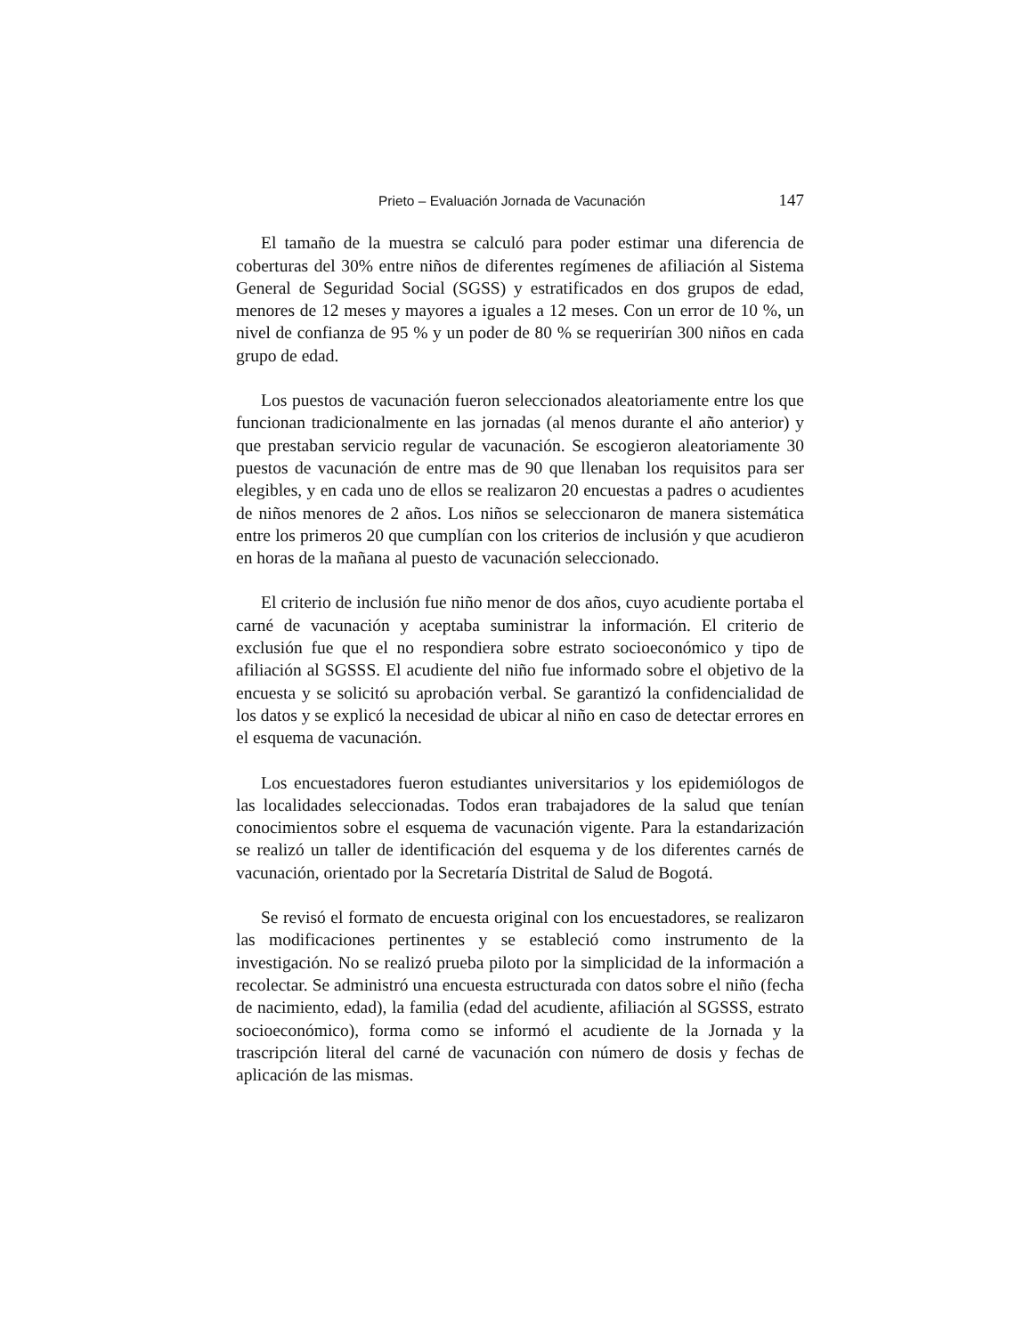Prieto – Evaluación Jornada de Vacunación 147
El tamaño de la muestra se calculó para poder estimar una diferencia de coberturas del 30% entre niños de diferentes regímenes de afiliación al Sistema General de Seguridad Social (SGSS) y estratificados en dos grupos de edad, menores de 12 meses y mayores a iguales a 12 meses. Con un error de 10 %, un nivel de confianza de 95 % y un poder de 80 % se requerirían 300 niños en cada grupo de edad.
Los puestos de vacunación fueron seleccionados aleatoriamente entre los que funcionan tradicionalmente en las jornadas (al menos durante el año anterior) y que prestaban servicio regular de vacunación. Se escogieron aleatoriamente 30 puestos de vacunación de entre mas de 90 que llenaban los requisitos para ser elegibles, y en cada uno de ellos se realizaron 20 encuestas a padres o acudientes de niños menores de 2 años. Los niños se seleccionaron de manera sistemática entre los primeros 20 que cumplían con los criterios de inclusión y que acudieron en horas de la mañana al puesto de vacunación seleccionado.
El criterio de inclusión fue niño menor de dos años, cuyo acudiente portaba el carné de vacunación y aceptaba suministrar la información. El criterio de exclusión fue que el no respondiera sobre estrato socioeconómico y tipo de afiliación al SGSSS. El acudiente del niño fue informado sobre el objetivo de la encuesta y se solicitó su aprobación verbal. Se garantizó la confidencialidad de los datos y se explicó la necesidad de ubicar al niño en caso de detectar errores en el esquema de vacunación.
Los encuestadores fueron estudiantes universitarios y los epidemiólogos de las localidades seleccionadas. Todos eran trabajadores de la salud que tenían conocimientos sobre el esquema de vacunación vigente. Para la estandarización se realizó un taller de identificación del esquema y de los diferentes carnés de vacunación, orientado por la Secretaría Distrital de Salud de Bogotá.
Se revisó el formato de encuesta original con los encuestadores, se realizaron las modificaciones pertinentes y se estableció como instrumento de la investigación. No se realizó prueba piloto por la simplicidad de la información a recolectar. Se administró una encuesta estructurada con datos sobre el niño (fecha de nacimiento, edad), la familia (edad del acudiente, afiliación al SGSSS, estrato socioeconómico), forma como se informó el acudiente de la Jornada y la trascripción literal del carné de vacunación con número de dosis y fechas de aplicación de las mismas.